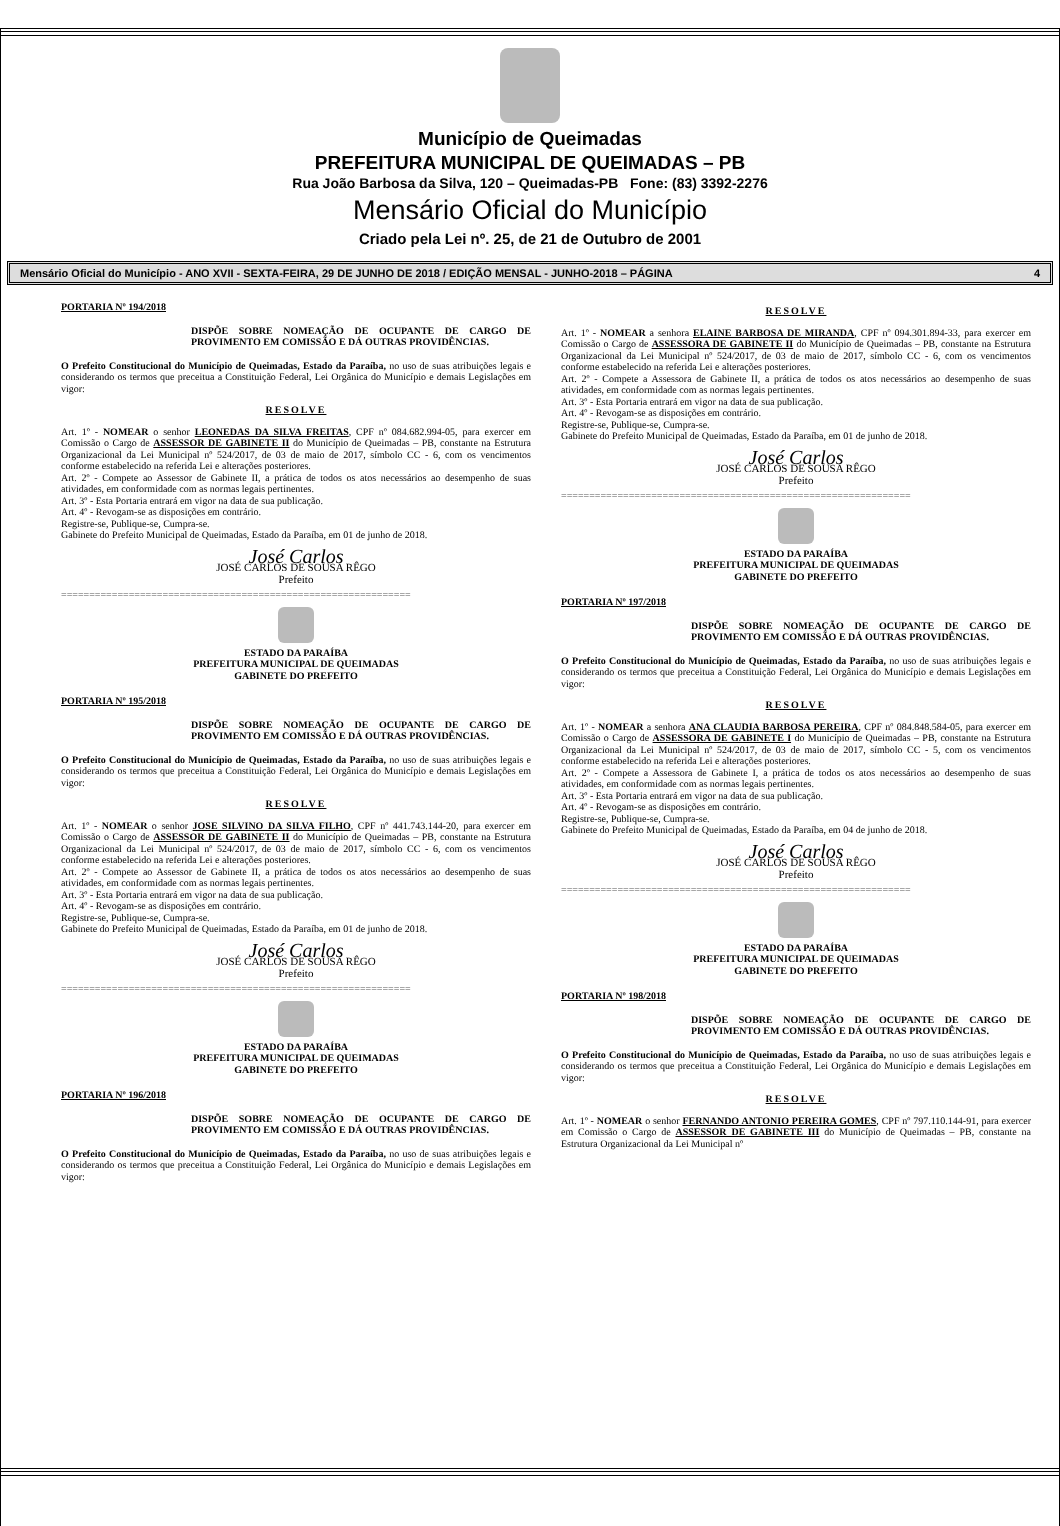Município de Queimadas
PREFEITURA MUNICIPAL DE QUEIMADAS – PB
Rua João Barbosa da Silva, 120 – Queimadas-PB Fone: (83) 3392-2276
Mensário Oficial do Município
Criado pela Lei nº. 25, de 21 de Outubro de 2001
Mensário Oficial do Município - ANO XVII - SEXTA-FEIRA, 29 DE JUNHO DE 2018 / EDIÇÃO MENSAL - JUNHO-2018 – PÁGINA 4
PORTARIA Nº 194/2018
DISPÕE SOBRE NOMEAÇÃO DE OCUPANTE DE CARGO DE PROVIMENTO EM COMISSÃO E DÁ OUTRAS PROVIDÊNCIAS.
O Prefeito Constitucional do Município de Queimadas, Estado da Paraíba, no uso de suas atribuições legais e considerando os termos que preceitua a Constituição Federal, Lei Orgânica do Município e demais Legislações em vigor:
RESOLVE
Art. 1º - NOMEAR o senhor LEONEDAS DA SILVA FREITAS, CPF nº 084.682.994-05, para exercer em Comissão o Cargo de ASSESSOR DE GABINETE II do Município de Queimadas – PB, constante na Estrutura Organizacional da Lei Municipal nº 524/2017, de 03 de maio de 2017, símbolo CC - 6, com os vencimentos conforme estabelecido na referida Lei e alterações posteriores.
Art. 2º - Compete ao Assessor de Gabinete II, a prática de todos os atos necessários ao desempenho de suas atividades, em conformidade com as normas legais pertinentes.
Art. 3º - Esta Portaria entrará em vigor na data de sua publicação.
Art. 4º - Revogam-se as disposições em contrário.
Registre-se, Publique-se, Cumpra-se.
Gabinete do Prefeito Municipal de Queimadas, Estado da Paraíba, em 01 de junho de 2018.
José Carlos
JOSÉ CARLOS DE SOUSA RÊGO
Prefeito
==============================================================
ESTADO DA PARAÍBA
PREFEITURA MUNICIPAL DE QUEIMADAS
GABINETE DO PREFEITO
PORTARIA Nº 195/2018
DISPÕE SOBRE NOMEAÇÃO DE OCUPANTE DE CARGO DE PROVIMENTO EM COMISSÃO E DÁ OUTRAS PROVIDÊNCIAS.
O Prefeito Constitucional do Município de Queimadas, Estado da Paraíba, no uso de suas atribuições legais e considerando os termos que preceitua a Constituição Federal, Lei Orgânica do Município e demais Legislações em vigor:
RESOLVE
Art. 1º - NOMEAR o senhor JOSE SILVINO DA SILVA FILHO, CPF nº 441.743.144-20, para exercer em Comissão o Cargo de ASSESSOR DE GABINETE II do Município de Queimadas – PB, constante na Estrutura Organizacional da Lei Municipal nº 524/2017, de 03 de maio de 2017, símbolo CC - 6, com os vencimentos conforme estabelecido na referida Lei e alterações posteriores.
Art. 2º - Compete ao Assessor de Gabinete II, a prática de todos os atos necessários ao desempenho de suas atividades, em conformidade com as normas legais pertinentes.
Art. 3º - Esta Portaria entrará em vigor na data de sua publicação.
Art. 4º - Revogam-se as disposições em contrário.
Registre-se, Publique-se, Cumpra-se.
Gabinete do Prefeito Municipal de Queimadas, Estado da Paraíba, em 01 de junho de 2018.
José Carlos
JOSÉ CARLOS DE SOUSA RÊGO
Prefeito
==============================================================
ESTADO DA PARAÍBA
PREFEITURA MUNICIPAL DE QUEIMADAS
GABINETE DO PREFEITO
PORTARIA Nº 196/2018
DISPÕE SOBRE NOMEAÇÃO DE OCUPANTE DE CARGO DE PROVIMENTO EM COMISSÃO E DÁ OUTRAS PROVIDÊNCIAS.
O Prefeito Constitucional do Município de Queimadas, Estado da Paraíba, no uso de suas atribuições legais e considerando os termos que preceitua a Constituição Federal, Lei Orgânica do Município e demais Legislações em vigor:
RESOLVE
Art. 1º - NOMEAR a senhora ELAINE BARBOSA DE MIRANDA, CPF nº 094.301.894-33, para exercer em Comissão o Cargo de ASSESSORA DE GABINETE II do Município de Queimadas – PB, constante na Estrutura Organizacional da Lei Municipal nº 524/2017, de 03 de maio de 2017, símbolo CC - 6, com os vencimentos conforme estabelecido na referida Lei e alterações posteriores.
Art. 2º - Compete a Assessora de Gabinete II, a prática de todos os atos necessários ao desempenho de suas atividades, em conformidade com as normas legais pertinentes.
Art. 3º - Esta Portaria entrará em vigor na data de sua publicação.
Art. 4º - Revogam-se as disposições em contrário.
Registre-se, Publique-se, Cumpra-se.
Gabinete do Prefeito Municipal de Queimadas, Estado da Paraíba, em 01 de junho de 2018.
José Carlos
JOSÉ CARLOS DE SOUSA RÊGO
Prefeito
==============================================================
ESTADO DA PARAÍBA
PREFEITURA MUNICIPAL DE QUEIMADAS
GABINETE DO PREFEITO
PORTARIA Nº 197/2018
DISPÕE SOBRE NOMEAÇÃO DE OCUPANTE DE CARGO DE PROVIMENTO EM COMISSÃO E DÁ OUTRAS PROVIDÊNCIAS.
O Prefeito Constitucional do Município de Queimadas, Estado da Paraíba, no uso de suas atribuições legais e considerando os termos que preceitua a Constituição Federal, Lei Orgânica do Município e demais Legislações em vigor:
RESOLVE
Art. 1º - NOMEAR a senhora ANA CLAUDIA BARBOSA PEREIRA, CPF nº 084.848.584-05, para exercer em Comissão o Cargo de ASSESSORA DE GABINETE I do Município de Queimadas – PB, constante na Estrutura Organizacional da Lei Municipal nº 524/2017, de 03 de maio de 2017, símbolo CC - 5, com os vencimentos conforme estabelecido na referida Lei e alterações posteriores.
Art. 2º - Compete a Assessora de Gabinete I, a prática de todos os atos necessários ao desempenho de suas atividades, em conformidade com as normas legais pertinentes.
Art. 3º - Esta Portaria entrará em vigor na data de sua publicação.
Art. 4º - Revogam-se as disposições em contrário.
Registre-se, Publique-se, Cumpra-se.
Gabinete do Prefeito Municipal de Queimadas, Estado da Paraíba, em 04 de junho de 2018.
José Carlos
JOSÉ CARLOS DE SOUSA RÊGO
Prefeito
==============================================================
ESTADO DA PARAÍBA
PREFEITURA MUNICIPAL DE QUEIMADAS
GABINETE DO PREFEITO
PORTARIA Nº 198/2018
DISPÕE SOBRE NOMEAÇÃO DE OCUPANTE DE CARGO DE PROVIMENTO EM COMISSÃO E DÁ OUTRAS PROVIDÊNCIAS.
O Prefeito Constitucional do Município de Queimadas, Estado da Paraíba, no uso de suas atribuições legais e considerando os termos que preceitua a Constituição Federal, Lei Orgânica do Município e demais Legislações em vigor:
RESOLVE
Art. 1º - NOMEAR o senhor FERNANDO ANTONIO PEREIRA GOMES, CPF nº 797.110.144-91, para exercer em Comissão o Cargo de ASSESSOR DE GABINETE III do Município de Queimadas – PB, constante na Estrutura Organizacional da Lei Municipal nº